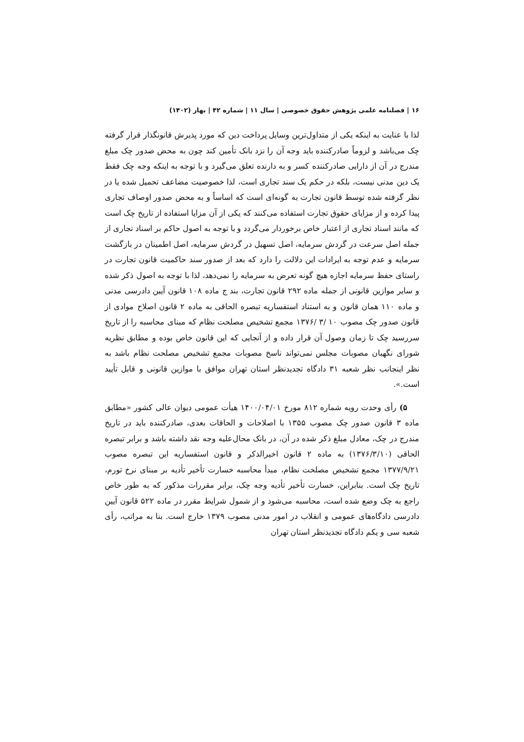۱۶ | فصلنامه علمی پژوهش حقوق خصوصی | سال ۱۱ | شماره ۴۲ | بهار (۱۴۰۲)
لذا با عنایت به اینکه یکی از متداول‌ترین وسایل پرداخت دین که مورد پذیرش قانونگذار قرار گرفته چک می‌باشد و لزوماً صادرکننده باید وجه آن را نزد بانک تأمین کند چون به محض صدور چک مبلغ مندرج در آن از دارایی صادرکننده کسر و به دارنده تعلق می‌گیرد و با توجه به اینکه وجه چک فقط یک دین مدنی نیست، بلکه در حکم یک سند تجاری است، لذا خصوصیت مضاعف تحمیل شده یا در نظر گرفته شده توسط قانون تجارت به گونه‌ای است که اساساً و به محض صدور اوصاف تجاری پیدا کرده و از مزایای حقوق تجارت استفاده می‌کنند که یکی از آن مزایا استفاده از تاریخ چک است که مانند اسناد تجاری از اعتبار خاص برخوردار می‌گردد و با توجه به اصول حاکم بر اسناد تجاری از جمله اصل سرعت در گردش سرمایه، اصل تسهیل در گردش سرمایه، اصل اطمینان در بازگشت سرمایه و عدم توجه به ایرادات این دلالت را دارد که بعد از صدور سند حاکمیت قانون تجارت در راستای حفظ سرمایه اجازه هیچ گونه تعرض به سرمایه را نمی‌دهد، لذا با توجه به اصول ذکر شده و سایر موازین قانونی از جمله ماده ۲۹۲ قانون تجارت، بند ج ماده ۱۰۸ قانون آیین دادرسی مدنی و ماده ۱۱۰ همان قانون و به استناد استفساریه تبصره الحاقی به ماده ۲ قانون اصلاح موادی از قانون صدور چک مصوب ۱۰ /۳ /۱۳۷۶ مجمع تشخیص مصلحت نظام که مبنای محاسبه را از تاریخ سررسید چک تا زمان وصول آن قرار داده و از آنجایی که این قانون خاص بوده و مطابق نظریه شورای نگهبان مصوبات مجلس نمی‌تواند ناسخ مصوبات مجمع تشخیص مصلحت نظام باشد به نظر اینجانب نظر شعبه ۳۱ دادگاه تجدیدنظر استان تهران موافق با موازین قانونی و قابل تأیید است.».
۵) رأی وحدت رویه شماره ۸۱۲ مورخ ۱۴۰۰/۰۴/۰۱ هیأت عمومی دیوان عالی کشور «مطابق ماده ۳ قانون صدور چک مصوب ۱۳۵۵ با اصلاحات و الحاقات بعدی، صادرکننده باید در تاریخ مندرج در چک، معادل مبلغ ذکر شده در آن، در بانک محال‌علیه وجه نقد داشته باشد و برابر تبصره الحاقی (۱۳۷۶/۳/۱۰) به ماده ۲ قانون اخیرالذکر و قانون استفساریه این تبصره مصوب ۱۳۷۷/۹/۲۱ مجمع تشخیص مصلحت نظام، مبدأ محاسبه خسارت تأخیر تأدیه بر مبنای نرخ تورم، تاریخ چک است. بنابراین، خسارت تأخیر تأدیه وجه چک، برابر مقررات مذکور که به طور خاص راجع به چک وضع شده است، محاسبه می‌شود و از شمول شرایط مقرر در ماده ۵۲۲ قانون آیین دادرسی دادگاه‌های عمومی و انقلاب در امور مدنی مصوب ۱۳۷۹ خارج است. بنا به مراتب، رأی شعبه سی و یکم دادگاه تجدیدنظر استان تهران